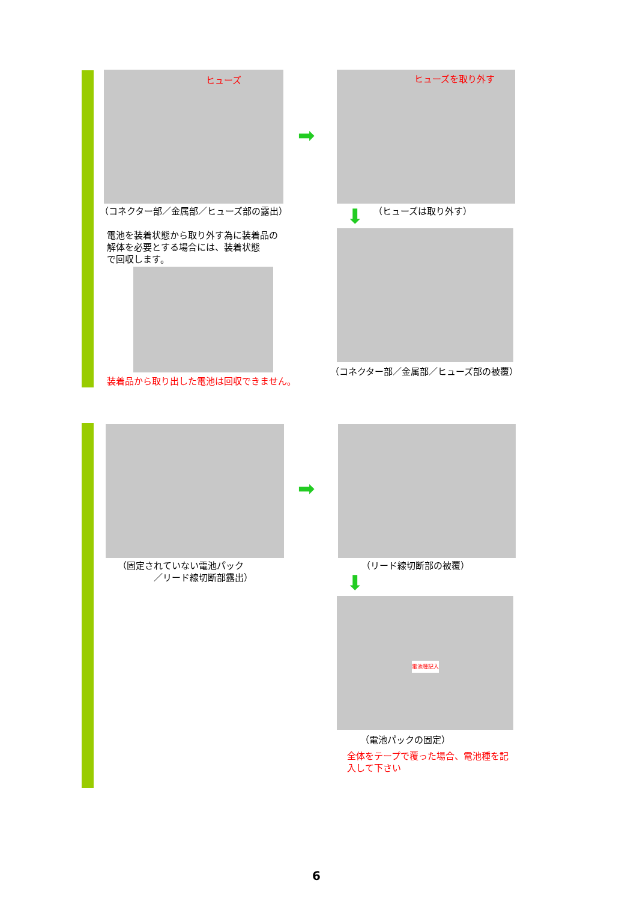ヒューズ ヒューズを取り外す
➡
（コネクター部／金属部／ヒューズ部の露出）
⬇ （ヒューズは取り外す）
電池を装着状態から取り外す為に装着品の
解体を必要とする場合には、装着状態
で回収します。
（コネクター部／金属部／ヒューズ部の被覆）
装着品から取り出した電池は回収できません。
➡
（固定されていない電池パック
　　　　／リード線切断部露出）
（リード線切断部の被覆）
⬇
（電池パックの固定）
全体をテープで覆った場合、電池種を記
入して下さい
電池種記入
6